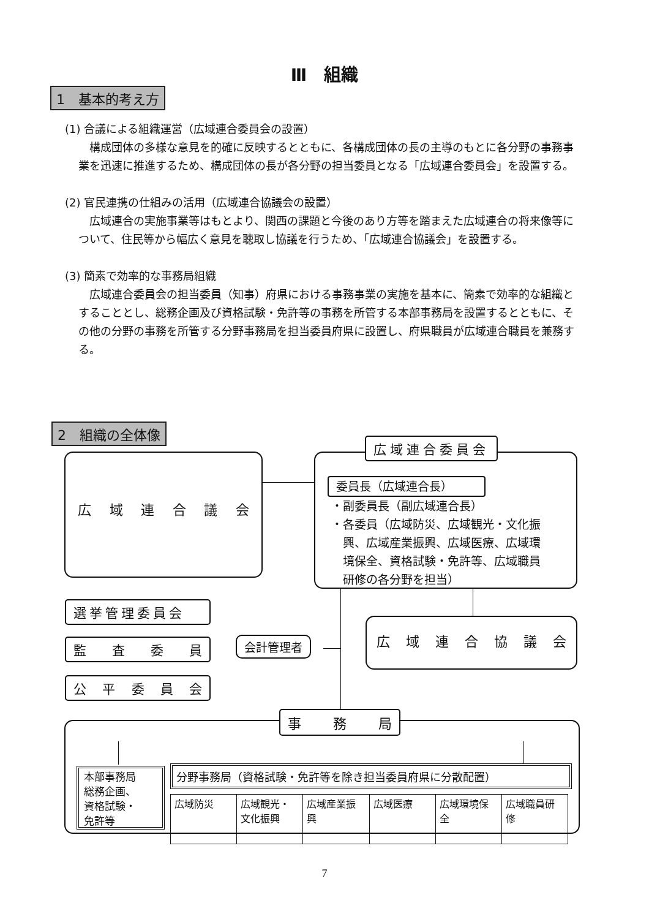Ⅲ　組織
1　基本的考え方
(1) 合議による組織運営（広域連合委員会の設置）
構成団体の多様な意見を的確に反映するとともに、各構成団体の長の主導のもとに各分野の事務事業を迅速に推進するため、構成団体の長が各分野の担当委員となる「広域連合委員会」を設置する。
(2) 官民連携の仕組みの活用（広域連合協議会の設置）
広域連合の実施事業等はもとより、関西の課題と今後のあり方等を踏まえた広域連合の将来像等について、住民等から幅広く意見を聴取し協議を行うため、「広域連合協議会」を設置する。
(3) 簡素で効率的な事務局組織
広域連合委員会の担当委員（知事）府県における事務事業の実施を基本に、簡素で効率的な組織とすることとし、総務企画及び資格試験・免許等の事務を所管する本部事務局を設置するとともに、その他の分野の事務を所管する分野事務局を担当委員府県に設置し、府県職員が広域連合職員を兼務する。
2　組織の全体像
広 域 連 合 議 会
委員長（広域連合長）
・副委員長（副広域連合長）
・各委員（広域防災、広域観光・文化振
　興、広域産業振興、広域医療、広域環
　境保全、資格試験・免許等、広域職員
　研修の各分野を担当）
広域連合委員会
選挙管理委員会
監 査 委 員
公 平 委 員 会
会計管理者
広 域 連 合 協 議 会
事 務 局
本部事務局
総務企画、
資格試験・
免許等
分野事務局（資格試験・免許等を除き担当委員府県に分散配置）
広域防災 広域観光・文化振興 広域産業振興 広域医療 広域環境保全 広域職員研修
7